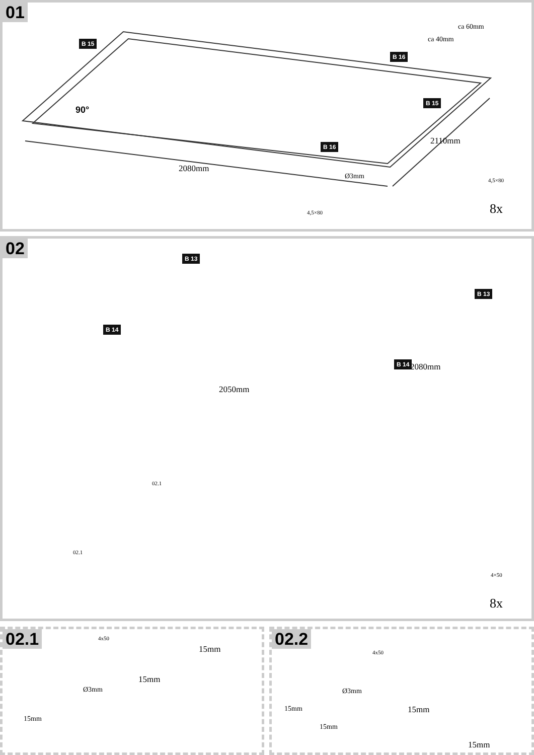01
B 15
B 16
B 15
B 16
90°
2080mm
2110mm
Ø3mm
4,5×80
ca 60mm
ca 40mm
4,5×80
8x
02
B 13
B 13
B 14
B 14
2050mm
2080mm
02.1
02.1
4×50
8x
02.1
4x50
Ø3mm
15mm
15mm
15mm
02.2
4x50
Ø3mm
15mm
15mm
15mm
15mm